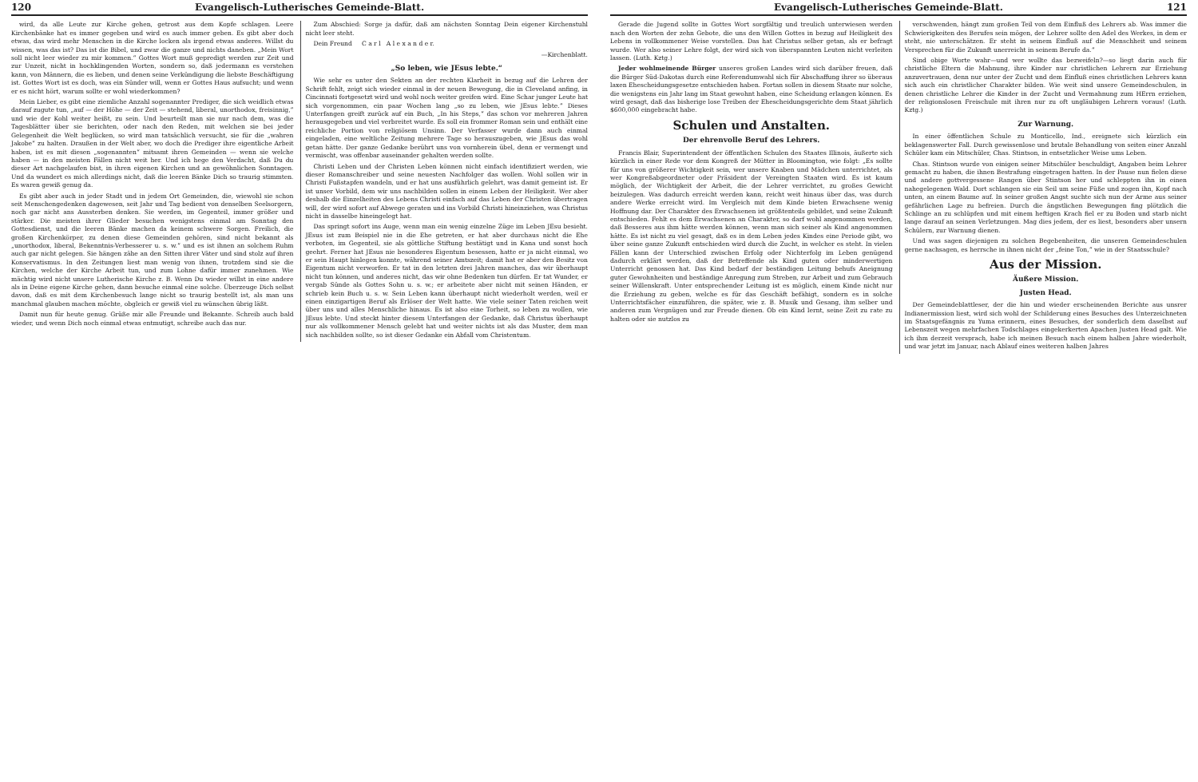120 Evangelisch-Lutherisches Gemeinde-Blatt.
wird, da alle Leute zur Kirche gehen, getrost aus dem Kopfe schlagen. Leere Kirchenbänke hat es immer gegeben und wird es auch immer geben. Es gibt aber doch etwas, das wird mehr Menschen in die Kirche locken als irgend etwas anderes. Willst du wissen, was das ist? Das ist die Bibel, und zwar die ganze und nichts daneben. „Mein Wort soll nicht leer wieder zu mir kommen.“ Gottes Wort muß gepredigt werden zur Zeit und zur Unzeit, nicht in hochklingenden Worten, sondern so, daß jedermann es verstehen kann, von Männern, die es lieben, und denen seine Verkündigung die liebste Beschäftigung ist. Gottes Wort ist es doch, was ein Sünder will, wenn er Gottes Haus aufsucht; und wenn er es nicht hört, warum sollte er wohl wiederkommen?
Mein Lieber, es gibt eine ziemliche Anzahl sogenannter Prediger, die sich weidlich etwas darauf zugute tun, „auf — der Höhe — der Zeit — stehend, liberal, unorthodox, freisinnig,“ und wie der Kohl weiter heißt, zu sein. Und beurteilt man sie nur nach dem, was die Tagesblätter über sie berichten, oder nach den Reden, mit welchen sie bei jeder Gelegenheit die Welt beglücken, so wird man tatsächlich versucht, sie für die „wahren Jakobe“ zu halten. Draußen in der Welt aber, wo doch die Prediger ihre eigentliche Arbeit haben, ist es mit diesen „sogenannten“ mitsamt ihren Gemeinden — wenn sie welche haben — in den meisten Fällen nicht weit her. Und ich hege den Verdacht, daß Du du dieser Art nachgelaufen bist, in ihren eigenen Kirchen und an gewöhnlichen Sonntagen. Und da wundert es mich allerdings nicht, daß die leeren Bänke Dich so traurig stimmten. Es waren gewiß genug da.
Es gibt aber auch in jeder Stadt und in jedem Ort Gemeinden, die, wiewohl sie schon seit Menschengedenken dagewesen, seit Jahr und Tag bedient von denselben Seelsorgern, noch gar nicht ans Aussterben denken. Sie werden, im Gegenteil, immer größer und stärker. Die meisten ihrer Glieder besuchen wenigstens einmal am Sonntag den Gottesdienst, und die leeren Bänke machen da keinem schwere Sorgen. Freilich, die großen Kirchenkörper, zu denen diese Gemeinden gehören, sind nicht bekannt als „unorthodox, liberal, Bekenntnis-Verbesserer u. s. w.“ und es ist ihnen an solchem Ruhm auch gar nicht gelegen. Sie hängen zähe an den Sitten ihrer Väter und sind stolz auf ihren Konservatismus. In den Zeitungen liest man wenig von ihnen, trotzdem sind sie die Kirchen, welche der Kirche Arbeit tun, und zum Lohne dafür immer zunehmen. Wie mächtig wird nicht unsere Lutherische Kirche z. B. Wenn Du wieder willst in eine andere als in Deine eigene Kirche gehen, dann besuche einmal eine solche. Überzeuge Dich selbst davon, daß es mit dem Kirchenbesuch lange nicht so traurig bestellt ist, als man uns manchmal glauben machen möchte, obgleich er gewiß viel zu wünschen übrig läßt.
Damit nun für heute genug. Grüße mir alle Freunde und Bekannte. Schreib auch bald wieder, und wenn Dich noch einmal etwas entmutigt, schreibe auch das nur.
Zum Abschied: Sorge ja dafür, daß am nächsten Sonntag Dein eigener Kirchenstuhl nicht leer steht.
Dein Freund C a r l A l e x a n d e r.
—Kirchenblatt.
„So leben, wie JEsus lebte.“
Wie sehr es unter den Sekten an der rechten Klarheit in bezug auf die Lehren der Schrift fehlt, zeigt sich wieder einmal in der neuen Bewegung, die in Cleveland anfing, in Cincinnati fortgesetzt wird und wohl noch weiter greifen wird. Eine Schar junger Leute hat sich vorgenommen, ein paar Wochen lang „so zu leben, wie JEsus lebte.“ Dieses Unterfangen greift zurück auf ein Buch, „In his Steps,“ das schon vor mehreren Jahren herausgegeben und viel verbreitet wurde. Es soll ein frommer Roman sein und enthält eine reichliche Portion von religiösem Unsinn. Der Verfasser wurde dann auch einmal eingeladen, eine weltliche Zeitung mehrere Tage so herauszugeben, wie JEsus das wohl getan hätte. Der ganze Gedanke berührt uns von vornherein übel, denn er vermengt und vermischt, was offenbar auseinander gehalten werden sollte.
Christi Leben und der Christen Leben können nicht einfach identifiziert werden, wie dieser Romanschreiber und seine neuesten Nachfolger das wollen. Wohl sollen wir in Christi Fußstapfen wandeln, und er hat uns ausführlich gelehrt, was damit gemeint ist. Er ist unser Vorbild, dem wir uns nachbilden sollen in einem Leben der Heiligkeit. Wer aber deshalb die Einzelheiten des Lebens Christi einfach auf das Leben der Christen übertragen will, der wird sofort auf Abwege geraten und ins Vorbild Christi hineinziehen, was Christus nicht in dasselbe hineingelegt hat.
Das springt sofort ins Auge, wenn man ein wenig einzelne Züge im Leben JEsu besieht. JEsus ist zum Beispiel nie in die Ehe getreten, er hat aber durchaus nicht die Ehe verboten, im Gegenteil, sie als göttliche Stiftung bestätigt und in Kana und sonst hoch geehrt. Ferner hat JEsus nie besonderes Eigentum besessen, hatte er ja nicht einmal, wo er sein Haupt hinlegen konnte, während seiner Amtszeit; damit hat er aber den Besitz von Eigentum nicht verworfen. Er tat in den letzten drei Jahren manches, das wir überhaupt nicht tun können, und anderes nicht, das wir ohne Bedenken tun dürfen. Er tat Wunder, er vergab Sünde als Gottes Sohn u. s. w.; er arbeitete aber nicht mit seinen Händen, er schrieb kein Buch u. s. w. Sein Leben kann überhaupt nicht wiederholt werden, weil er einen einzigartigen Beruf als Erlöser der Welt hatte. Wie viele seiner Taten reichen weit über uns und alles Menschliche hinaus. Es ist also eine Torheit, so leben zu wollen, wie JEsus lebte. Und steckt hinter diesem Unterfangen der Gedanke, daß Christus überhaupt nur als vollkommener Mensch gelebt hat und weiter nichts ist als das Muster, dem man sich nachbilden sollte, so ist dieser Gedanke ein Abfall vom Christentum.
Evangelisch-Lutherisches Gemeinde-Blatt. 121
Gerade die Jugend sollte in Gottes Wort sorgfältig und treulich unterwiesen werden nach den Worten der zehn Gebote, die uns den Willen Gottes in bezug auf Heiligkeit des Lebens in vollkommener Weise vorstellen. Das hat Christus selber getan, als er befragt wurde. Wer also seiner Lehre folgt, der wird sich von überspannten Leuten nicht verleiten lassen. (Luth. Kztg.)
Jeder wohlmeinende Bürger unseres großen Landes wird sich darüber freuen, daß die Bürger Süd-Dakotas durch eine Referendumwahl sich für Abschaffung ihrer so überaus laxen Ehescheidungsgesetze entschieden haben. Fortan sollen in diesem Staate nur solche, die wenigstens ein Jahr lang im Staat gewohnt haben, eine Scheidung erlangen können. Es wird gesagt, daß das bisherige lose Treiben der Ehescheidungsgerichte dem Staat jährlich $600,000 eingebracht habe.
Schulen und Anstalten.
Der ehrenvolle Beruf des Lehrers.
Francis Blair, Superintendent der öffentlichen Schulen des Staates Illinois, äußerte sich kürzlich in einer Rede vor dem Kongreß der Mütter in Bloomington, wie folgt: „Es sollte für uns von größerer Wichtigkeit sein, wer unsere Knaben und Mädchen unterrichtet, als wer Kongreßabgeordneter oder Präsident der Vereingten Staaten wird. Es ist kaum möglich, der Wichtigkeit der Arbeit, die der Lehrer verrichtet, zu großes Gewicht beizulegen. Was dadurch erreicht werden kann, reicht weit hinaus über das, was durch andere Werke erreicht wird. Im Vergleich mit dem Kinde bieten Erwachsene wenig Hoffnung dar. Der Charakter des Erwachsenen ist größtenteils gebildet, und seine Zukunft entschieden. Fehlt es dem Erwachsenen an Charakter, so darf wohl angenommen werden, daß Besseres aus ihm hätte werden können, wenn man sich seiner als Kind angenommen hätte. Es ist nicht zu viel gesagt, daß es in dem Leben jedes Kindes eine Periode gibt, wo über seine ganze Zukunft entschieden wird durch die Zucht, in welcher es steht. In vielen Fällen kann der Unterschied zwischen Erfolg oder Nichterfolg im Leben genügend dadurch erklärt werden, daß der Betreffende als Kind guten oder minderwertigen Unterricht genossen hat. Das Kind bedarf der beständigen Leitung behufs Aneignung guter Gewohnheiten und beständige Anregung zum Streben, zur Arbeit und zum Gebrauch seiner Willenskraft. Unter entsprechender Leitung ist es möglich, einem Kinde nicht nur die Erziehung zu geben, welche es für das Geschäft befähigt, sondern es in solche Unterrichtsfächer einzuführen, die später, wie z. B. Musik und Gesang, ihm selber und anderen zum Vergnügen und zur Freude dienen. Ob ein Kind lernt, seine Zeit zu rate zu halten oder sie nutzlos zu
verschwenden, hängt zum großen Teil von dem Einfluß des Lehrers ab. Was immer die Schwierigkeiten des Berufes sein mögen, der Lehrer sollte den Adel des Werkes, in dem er steht, nie unterschätzen. Er steht in seinem Einfluß auf die Menschheit und seinem Versprechen für die Zukunft unerreicht in seinem Berufe da.“
Sind obige Worte wahr—und wer wollte das bezweifeln?—so liegt darin auch für christliche Eltern die Mahnung, ihre Kinder nur christlichen Lehrern zur Erziehung anzuvertrauen, denn nur unter der Zucht und dem Einfluß eines christlichen Lehrers kann sich auch ein christlicher Charakter bilden. Wie weit sind unsere Gemeindeschulen, in denen christliche Lehrer die Kinder in der Zucht und Vermahnung zum HErrn erziehen, der religionslosen Freischule mit ihren nur zu oft ungläubigen Lehrern voraus! (Luth. Kztg.)
Zur Warnung.
In einer öffentlichen Schule zu Monticello, Ind., ereignete sich kürzlich ein beklagenswerter Fall. Durch gewissenlose und brutale Behandlung von seiten einer Anzahl Schüler kam ein Mitschüler, Chas. Stintson, in entsetzlicher Weise ums Leben.
Chas. Stintson wurde von einigen seiner Mitschüler beschuldigt, Angaben beim Lehrer gemacht zu haben, die ihnen Bestrafung eingetragen hatten. In der Pause nun fielen diese und andere gottvergessene Rangen über Stintson her und schleppten ihn in einen nahegelegenen Wald. Dort schlangen sie ein Seil um seine Füße und zogen ihn, Kopf nach unten, an einem Baume auf. In seiner großen Angst suchte sich nun der Arme aus seiner gefährlichen Lage zu befreien. Durch die ängstlichen Bewegungen fing plötzlich die Schlinge an zu schlüpfen und mit einem heftigen Krach fiel er zu Boden und starb nicht lange darauf an seinen Verletzungen. Mag dies jedem, der es liest, besonders aber unsern Schülern, zur Warnung dienen.
Und was sagen diejenigen zu solchen Begebenheiten, die unseren Gemeindeschulen gerne nachsagen, es herrsche in ihnen nicht der „feine Ton,“ wie in der Staatsschule?
Aus der Mission.
Äußere Mission.
Justen Head.
Der Gemeindeblattleser, der die hin und wieder erscheinenden Berichte aus unsrer Indianermission liest, wird sich wohl der Schilderung eines Besuches des Unterzeichneten im Staatsgefängnis zu Yuma erinnern, eines Besuches, der sonderlich dem daselbst auf Lebenszeit wegen mehrfachen Todschlages eingekerkerten Apachen Justen Head galt. Wie ich ihm derzeit versprach, habe ich meinen Besuch nach einem halben Jahre wiederholt, und war jetzt im Januar, nach Ablauf eines weiteren halben Jahres